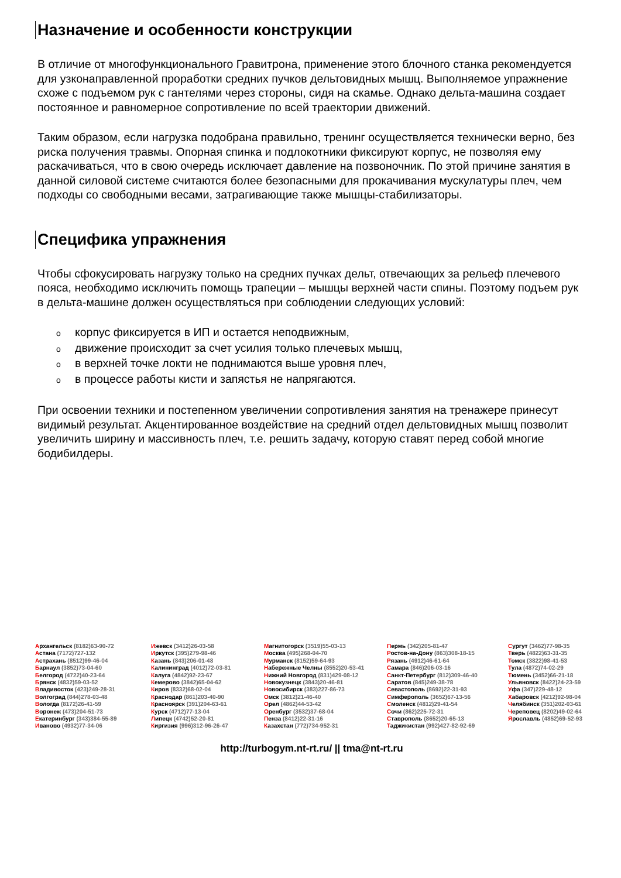Назначение и особенности конструкции
В отличие от многофункционального Гравитрона, применение этого блочного станка рекомендуется для узконаправленной проработки средних пучков дельтовидных мышц. Выполняемое упражнение схоже с подъемом рук с гантелями через стороны, сидя на скамье. Однако дельта-машина создает постоянное и равномерное сопротивление по всей траектории движений.
Таким образом, если нагрузка подобрана правильно, тренинг осуществляется технически верно, без риска получения травмы. Опорная спинка и подлокотники фиксируют корпус, не позволяя ему раскачиваться, что в свою очередь исключает давление на позвоночник. По этой причине занятия в данной силовой системе считаются более безопасными для прокачивания мускулатуры плеч, чем подходы со свободными весами, затрагивающие также мышцы-стабилизаторы.
Специфика упражнения
Чтобы сфокусировать нагрузку только на средних пучках дельт, отвечающих за рельеф плечевого пояса, необходимо исключить помощь трапеции – мышцы верхней части спины. Поэтому подъем рук в дельта-машине должен осуществляться при соблюдении следующих условий:
oкорпус фиксируется в ИП и остается неподвижным,
oдвижение происходит за счет усилия только плечевых мышц,
oв верхней точке локти не поднимаются выше уровня плеч,
oв процессе работы кисти и запястья не напрягаются.
При освоении техники и постепенном увеличении сопротивления занятия на тренажере принесут видимый результат. Акцентированное воздействие на средний отдел дельтовидных мышц позволит увеличить ширину и массивность плеч, т.е. решить задачу, которую ставят перед собой многие бодибилдеры.
Архангельск (8182)63-90-72
Астана (7172)727-132
Астрахань (8512)99-46-04
Барнаул (3852)73-04-60
Белгород (4722)40-23-64
Брянск (4832)59-03-52
Владивосток (423)249-28-31
Волгоград (844)278-03-48
Вологда (8172)26-41-59
Воронеж (473)204-51-73
Екатеринбург (343)384-55-89
Иваново (4932)77-34-06
Ижевск (3412)26-03-58
Иркутск (395)279-98-46
Казань (843)206-01-48
Калининград (4012)72-03-81
Калуга (4842)92-23-67
Кемерово (3842)65-04-62
Киров (8332)68-02-04
Краснодар (861)203-40-90
Красноярск (391)204-63-61
Курск (4712)77-13-04
Липецк (4742)52-20-81
Киргизия (996)312-96-26-47
Магнитогорск (3519)55-03-13
Москва (495)268-04-70
Мурманск (8152)59-64-93
Набережные Челны (8552)20-53-41
Нижний Новгород (831)429-08-12
Новокузнецк (3843)20-46-81
Новосибирск (383)227-86-73
Омск (3812)21-46-40
Орел (4862)44-53-42
Оренбург (3532)37-68-04
Пенза (8412)22-31-16
Казахстан (772)734-952-31
Пермь (342)205-81-47
Ростов-на-Дону (863)308-18-15
Рязань (4912)46-61-64
Самара (846)206-03-16
Санкт-Петербург (812)309-46-40
Саратов (845)249-38-78
Севастополь (8692)22-31-93
Симферополь (3652)67-13-56
Смоленск (4812)29-41-54
Сочи (862)225-72-31
Ставрополь (8652)20-65-13
Таджикистан (992)427-82-92-69
Сургут (3462)77-98-35
Тверь (4822)63-31-35
Томск (3822)98-41-53
Тула (4872)74-02-29
Тюмень (3452)66-21-18
Ульяновск (8422)24-23-59
Уфа (347)229-48-12
Хабаровск (4212)92-98-04
Челябинск (351)202-03-61
Череповец (8202)49-02-64
Ярославль (4852)69-52-93
http://turbogym.nt-rt.ru/ || tma@nt-rt.ru